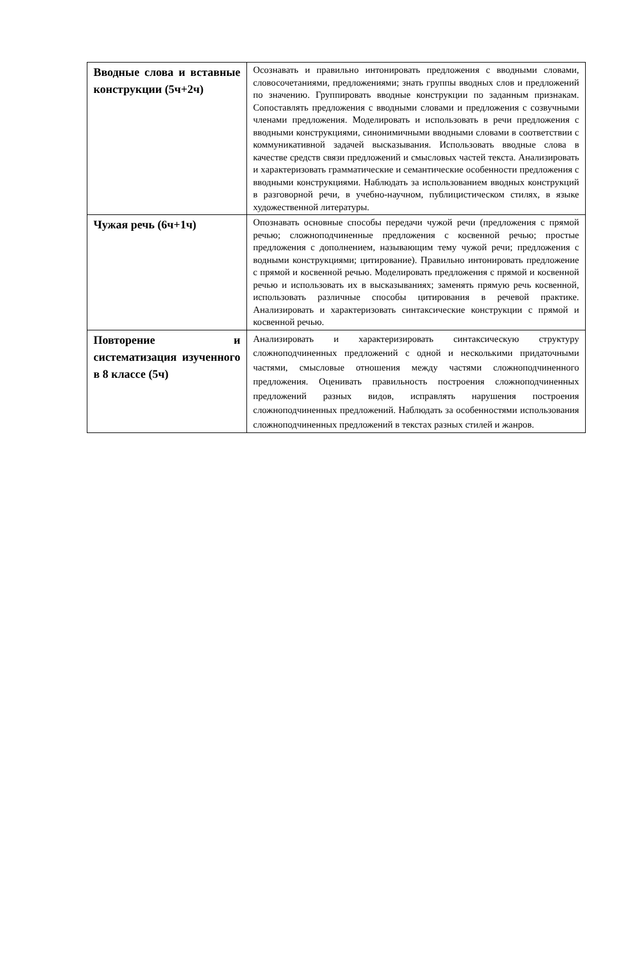| Вводные слова и вставные конструкции (5ч+2ч) | Осознавать и правильно интонировать предложения с вводными словами, словосочетаниями, предложениями; знать группы вводных слов и предложений по значению. Группировать вводные конструкции по заданным признакам. Сопоставлять предложения с вводными словами и предложения с созвучными членами предложения. Моделировать и использовать в речи предложения с вводными конструкциями, синонимичными вводными словами в соответствии с коммуникативной задачей высказывания. Использовать вводные слова в качестве средств связи предложений и смысловых частей текста. Анализировать и характеризовать грамматические и семантические особенности предложения с вводными конструкциями. Наблюдать за использованием вводных конструкций в разговорной речи, в учебно-научном, публицистическом стилях, в языке художественной литературы. |
| Чужая речь (6ч+1ч) | Опознавать основные способы передачи чужой речи (предложения с прямой речью; сложноподчиненные предложения с косвенной речью; простые предложения с дополнением, называющим тему чужой речи; предложения с водными конструкциями; цитирование). Правильно интонировать предложение с прямой и косвенной речью. Моделировать предложения с прямой и косвенной речью и использовать их в высказываниях; заменять прямую речь косвенной, использовать различные способы цитирования в речевой практике. Анализировать и характеризовать синтаксические конструкции с прямой и косвенной речью. |
| Повторение и систематизация изученного в 8 классе (5ч) | Анализировать и характеризировать синтаксическую структуру сложноподчиненных предложений с одной и несколькими придаточными частями, смысловые отношения между частями сложноподчиненного предложения. Оценивать правильность построения сложноподчиненных предложений разных видов, исправлять нарушения построения сложноподчиненных предложений. Наблюдать за особенностями использования сложноподчиненных предложений в текстах разных стилей и жанров. |